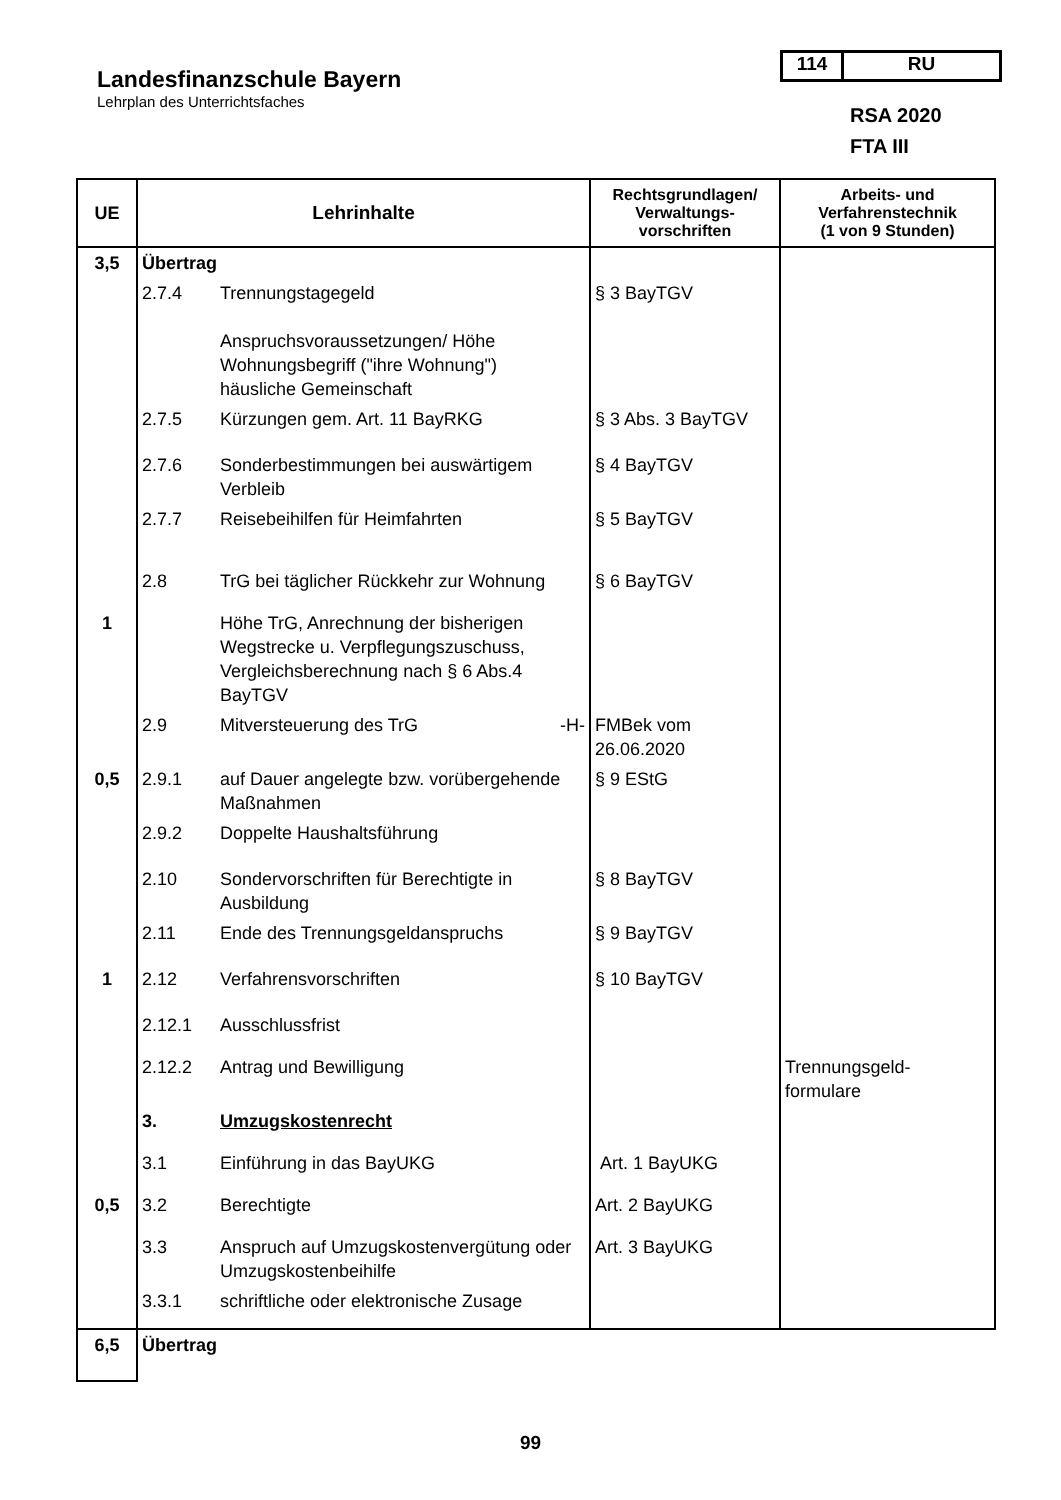Landesfinanzschule Bayern
Lehrplan des Unterrichtsfaches
114 RU
RSA 2020
FTA III
| UE | Lehrinhalte | | Rechtsgrundlagen/ Verwaltungs- vorschriften | Arbeits- und Verfahrenstechnik (1 von 9 Stunden) |
| --- | --- | --- | --- | --- |
| 3,5 | Übertrag | | | |
| | 2.7.4 | Trennungstagegeld Anspruchsvoraussetzungen/ Höhe Wohnungsbegriff ("ihre Wohnung") häusliche Gemeinschaft | § 3 BayTGV | |
| | 2.7.5 | Kürzungen gem. Art. 11 BayRKG | § 3 Abs. 3 BayTGV | |
| | 2.7.6 | Sonderbestimmungen bei auswärtigem Verbleib | § 4 BayTGV | |
| | 2.7.7 | Reisebeihilfen für Heimfahrten | § 5 BayTGV | |
| | 2.8 | TrG bei täglicher Rückkehr zur Wohnung | § 6 BayTGV | |
| 1 | | Höhe TrG, Anrechnung der bisherigen Wegstrecke u. Verpflegungszuschuss, Vergleichsberechnung nach § 6 Abs.4 BayTGV | | |
| | 2.9 | Mitversteuerung des TrG -H- | FMBek vom 26.06.2020 | |
| 0,5 | 2.9.1 | auf Dauer angelegte bzw. vorübergehende Maßnahmen | § 9 EStG | |
| | 2.9.2 | Doppelte Haushaltsführung | | |
| | 2.10 | Sondervorschriften für Berechtigte in Ausbildung | § 8 BayTGV | |
| | 2.11 | Ende des Trennungsgeldanspruchs | § 9 BayTGV | |
| 1 | 2.12 | Verfahrensvorschriften | § 10 BayTGV | |
| | 2.12.1 | Ausschlussfrist | | |
| | 2.12.2 | Antrag und Bewilligung | | Trennungsgeld- formulare |
| | 3. | Umzugskostenrecht | | |
| | 3.1 | Einführung in das BayUKG | Art. 1 BayUKG | |
| 0,5 | 3.2 | Berechtigte | Art. 2 BayUKG | |
| | 3.3 | Anspruch auf Umzugskostenvergütung oder Umzugskostenbeihilfe | Art. 3 BayUKG | |
| | 3.3.1 | schriftliche oder elektronische Zusage | | |
| 6,5 | Übertrag | | | |
99